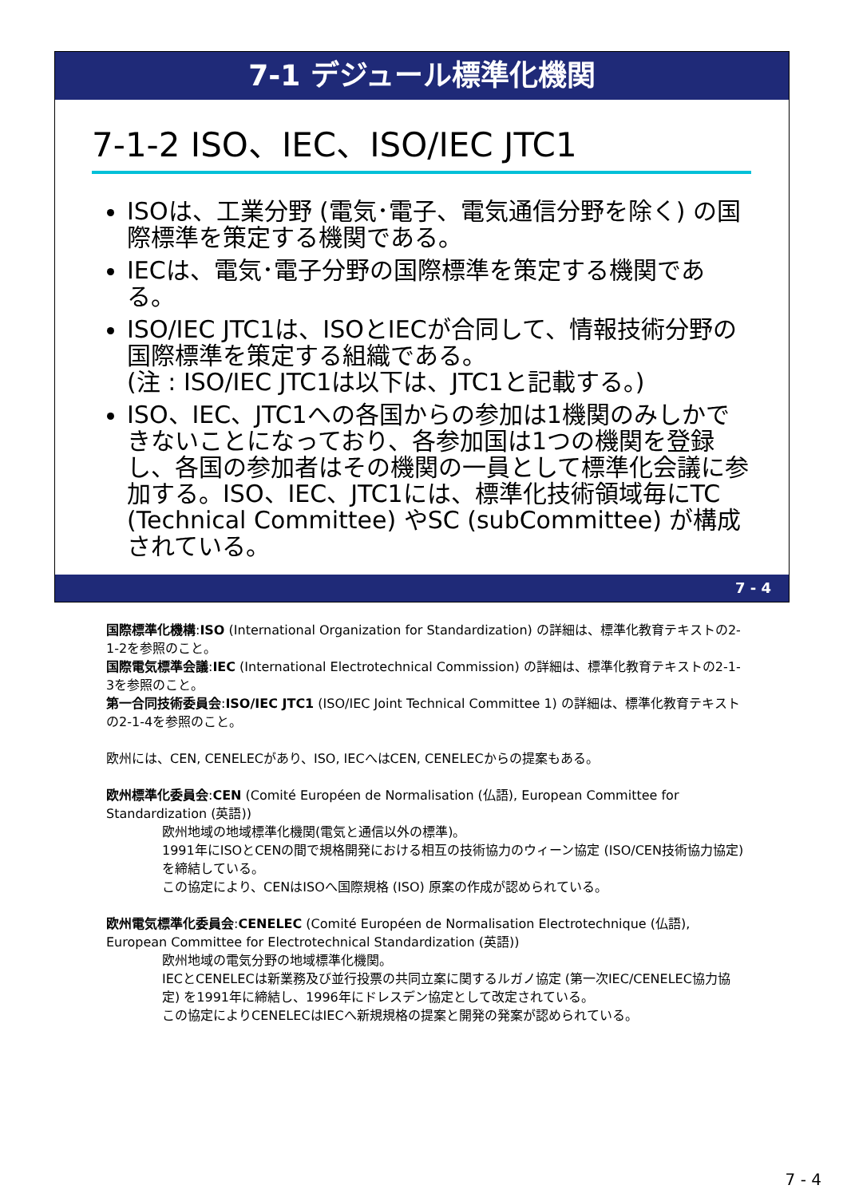7-1 デジュール標準化機関
7-1-2 ISO、IEC、ISO/IEC JTC1
ISOは、工業分野 (電気･電子、電気通信分野を除く) の国際標準を策定する機関である。
IECは、電気･電子分野の国際標準を策定する機関である。
ISO/IEC JTC1は、ISOとIECが合同して、情報技術分野の国際標準を策定する組織である。
(注 : ISO/IEC JTC1は以下は、JTC1と記載する。)
ISO、IEC、JTC1への各国からの参加は1機関のみしかできないことになっており、各参加国は1つの機関を登録し、各国の参加者はその機関の一員として標準化会議に参加する。ISO、IEC、JTC1には、標準化技術領域毎にTC (Technical Committee) やSC (subCommittee) が構成されている。
7 - 4
国際標準化機構:ISO (International Organization for Standardization) の詳細は、標準化教育テキストの2-1-2を参照のこと。
国際電気標準会議:IEC (International Electrotechnical Commission) の詳細は、標準化教育テキストの2-1-3を参照のこと。
第一合同技術委員会:ISO/IEC JTC1 (ISO/IEC Joint Technical Committee 1) の詳細は、標準化教育テキストの2-1-4を参照のこと。
欧州には、CEN, CENELECがあり、ISO, IECへはCEN, CENELECからの提案もある。
欧州標準化委員会:CEN (Comité Européen de Normalisation (仏語), European Committee for Standardization (英語))
欧州地域の地域標準化機関(電気と通信以外の標準)。
1991年にISOとCENの間で規格開発における相互の技術協力のウィーン協定 (ISO/CEN技術協力協定) を締結している。
この協定により、CENはISOへ国際規格 (ISO) 原案の作成が認められている。
欧州電気標準化委員会:CENELEC (Comité Européen de Normalisation Electrotechnique (仏語), European Committee for Electrotechnical Standardization (英語))
欧州地域の電気分野の地域標準化機関。
IECとCENELECは新業務及び並行投票の共同立案に関するルガノ協定 (第一次IEC/CENELEC協力協定) を1991年に締結し、1996年にドレスデン協定として改定されている。
この協定によりCENELECはIECへ新規規格の提案と開発の発案が認められている。
7 - 4